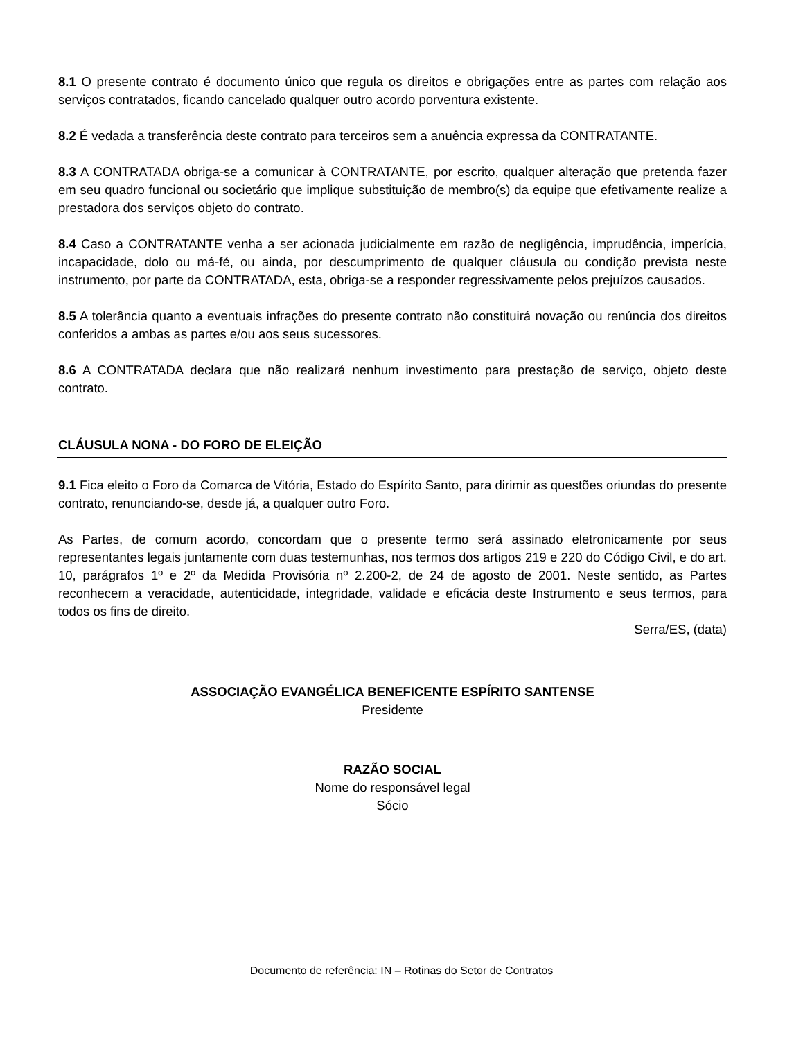8.1 O presente contrato é documento único que regula os direitos e obrigações entre as partes com relação aos serviços contratados, ficando cancelado qualquer outro acordo porventura existente.
8.2 É vedada a transferência deste contrato para terceiros sem a anuência expressa da CONTRATANTE.
8.3 A CONTRATADA obriga-se a comunicar à CONTRATANTE, por escrito, qualquer alteração que pretenda fazer em seu quadro funcional ou societário que implique substituição de membro(s) da equipe que efetivamente realize a prestadora dos serviços objeto do contrato.
8.4 Caso a CONTRATANTE venha a ser acionada judicialmente em razão de negligência, imprudência, imperícia, incapacidade, dolo ou má-fé, ou ainda, por descumprimento de qualquer cláusula ou condição prevista neste instrumento, por parte da CONTRATADA, esta, obriga-se a responder regressivamente pelos prejuízos causados.
8.5 A tolerância quanto a eventuais infrações do presente contrato não constituirá novação ou renúncia dos direitos conferidos a ambas as partes e/ou aos seus sucessores.
8.6 A CONTRATADA declara que não realizará nenhum investimento para prestação de serviço, objeto deste contrato.
CLÁUSULA NONA - DO FORO DE ELEIÇÃO
9.1 Fica eleito o Foro da Comarca de Vitória, Estado do Espírito Santo, para dirimir as questões oriundas do presente contrato, renunciando-se, desde já, a qualquer outro Foro.
As Partes, de comum acordo, concordam que o presente termo será assinado eletronicamente por seus representantes legais juntamente com duas testemunhas, nos termos dos artigos 219 e 220 do Código Civil, e do art. 10, parágrafos 1º e 2º da Medida Provisória nº 2.200-2, de 24 de agosto de 2001. Neste sentido, as Partes reconhecem a veracidade, autenticidade, integridade, validade e eficácia deste Instrumento e seus termos, para todos os fins de direito.
Serra/ES, (data)
ASSOCIAÇÃO EVANGÉLICA BENEFICENTE ESPÍRITO SANTENSE
Presidente
RAZÃO SOCIAL
Nome do responsável legal
Sócio
Documento de referência: IN – Rotinas do Setor de Contratos